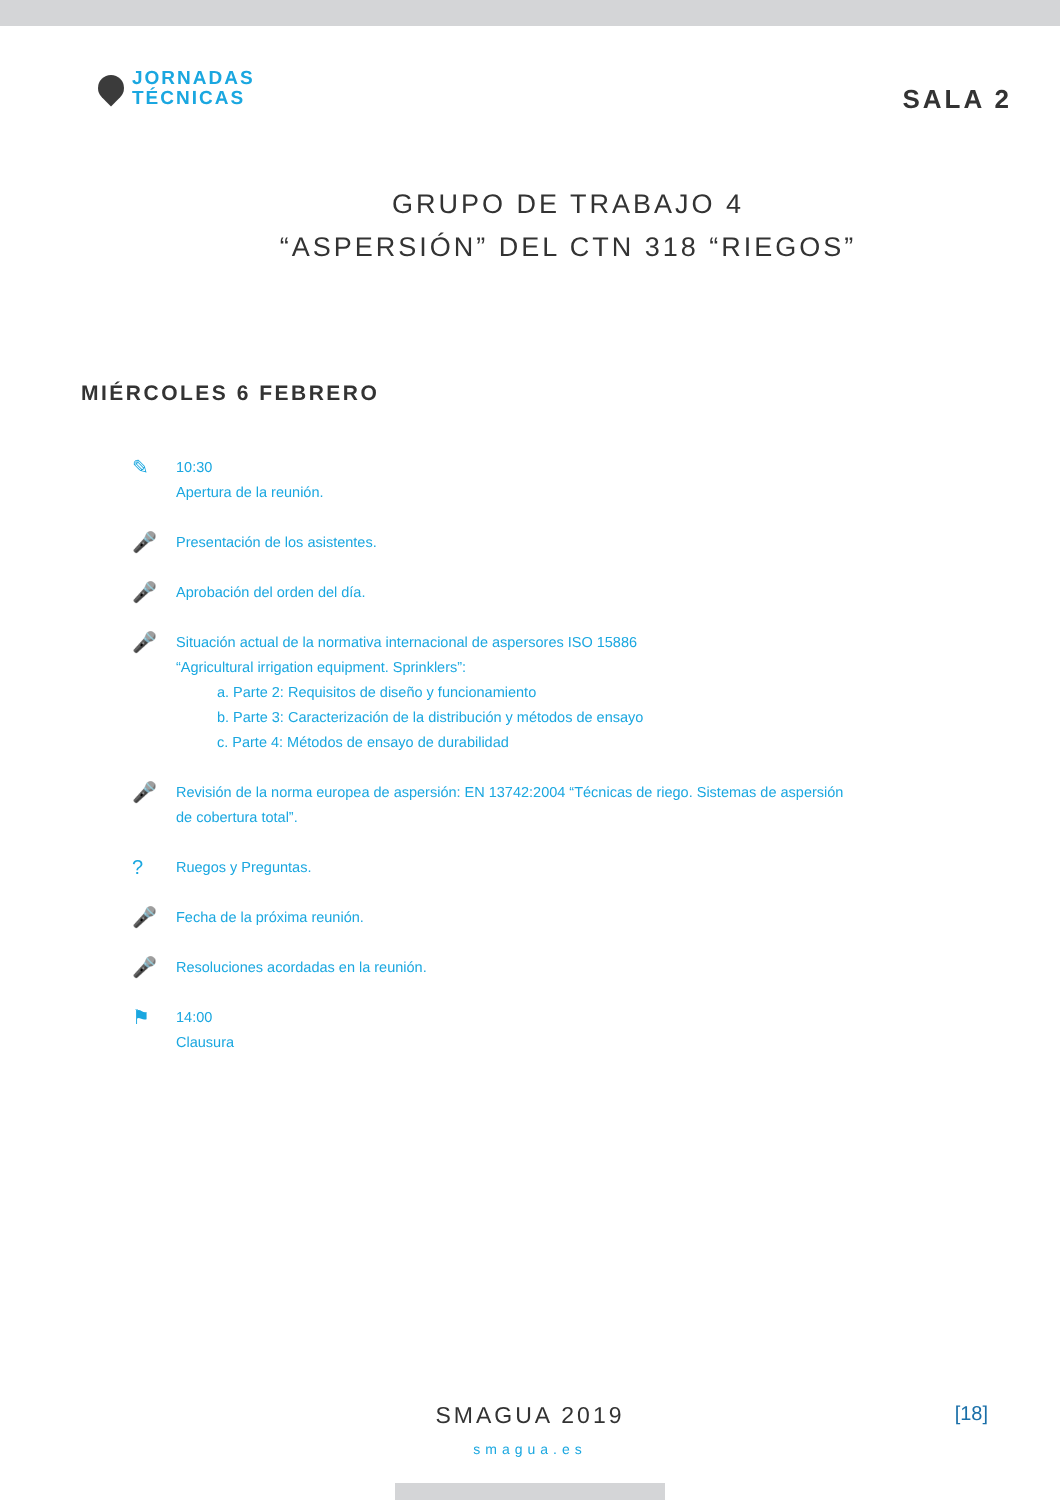JORNADAS
TÉCNICAS
SALA 2
GRUPO DE TRABAJO 4
“ASPERSIÓN” DEL CTN 318 “RIEGOS”
MIÉRCOLES 6 FEBRERO
✎
10:30
Apertura de la reunión.
🎤
Presentación de los asistentes.
🎤
Aprobación del orden del día.
🎤
Situación actual de la normativa internacional de aspersores ISO 15886
“Agricultural irrigation equipment. Sprinklers”:
a. Parte 2: Requisitos de diseño y funcionamiento
b. Parte 3: Caracterización de la distribución y métodos de ensayo
c. Parte 4: Métodos de ensayo de durabilidad
🎤
Revisión de la norma europea de aspersión: EN 13742:2004 “Técnicas de riego. Sistemas de aspersión
de cobertura total”.
?
Ruegos y Preguntas.
🎤
Fecha de la próxima reunión.
🎤
Resoluciones acordadas en la reunión.
⚑
14:00
Clausura
SMAGUA 2019
smagua.es
[18]